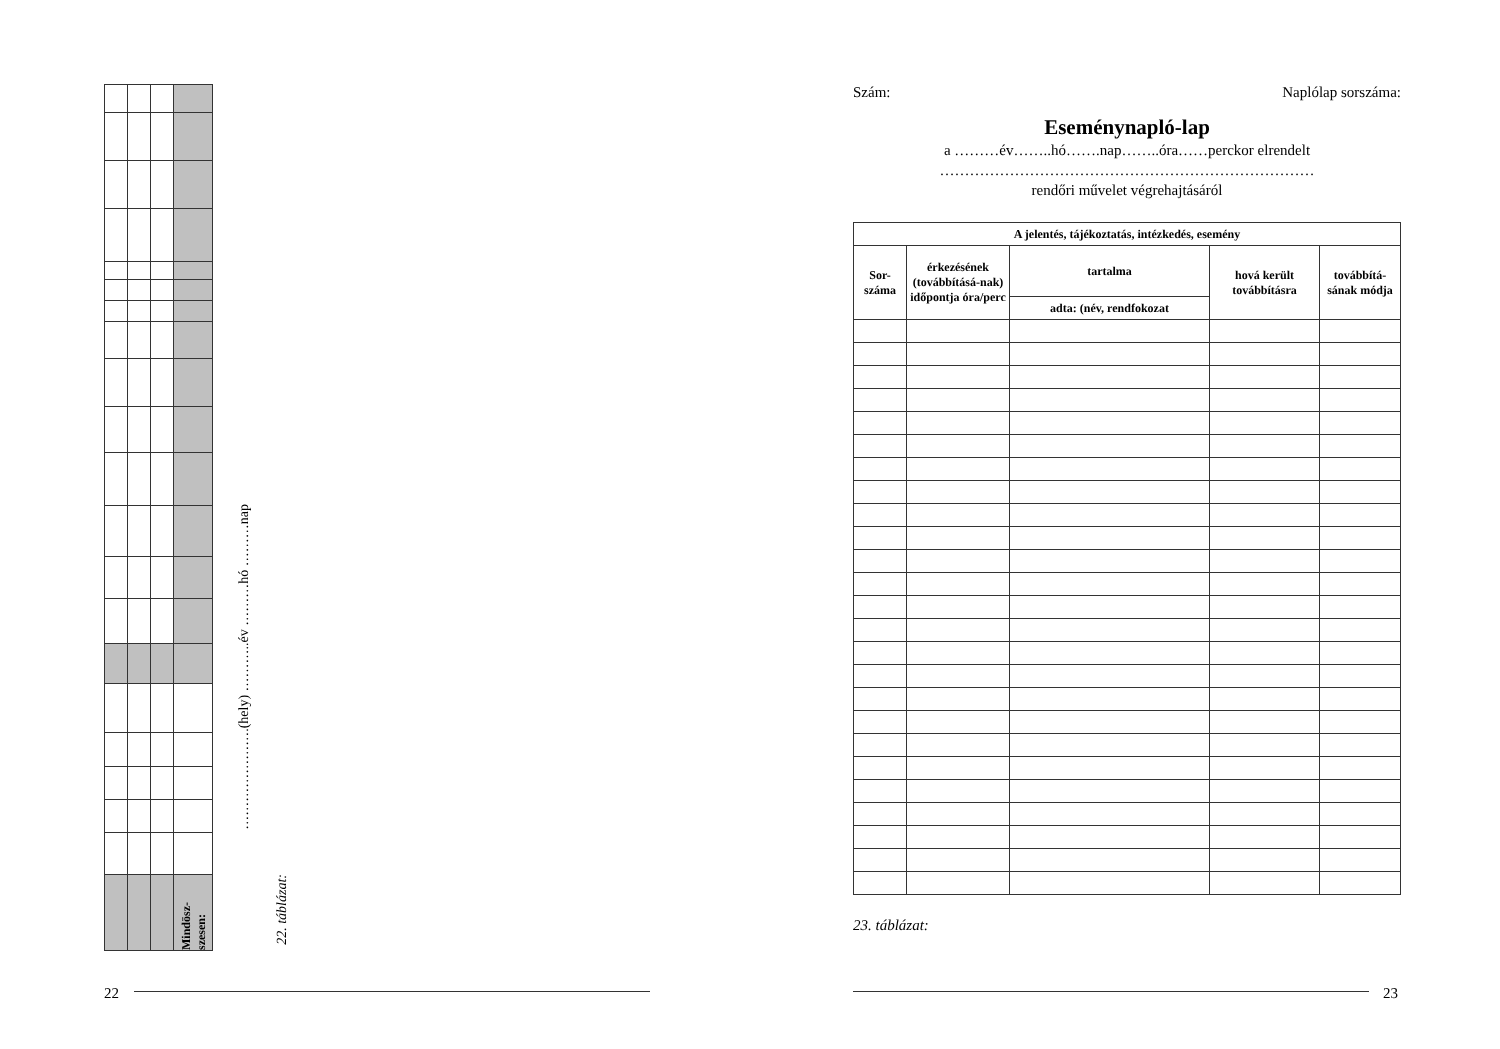| | | | Mindösz- szesen: |
………………….(hely) ………..év ………hó ………nap
22. táblázat:
22
Szám: Naplólap sorszáma:
Eseménynapló-lap
a ………év……..hó…….nap……..óra……perckor elrendelt
…………………………………………………………………
rendőri művelet végrehajtásáról
| A jelentés, tájékoztatás, intézkedés, esemény | | | | |
| --- | --- | --- | --- | --- |
| Sor- száma | érkezésének (továbbításá-nak) időpontja óra/perc | tartalma | hová került továbbításra | továbbítá-sának módja |
| | | adta: (név, rendfokozat | | |
23. táblázat:
23